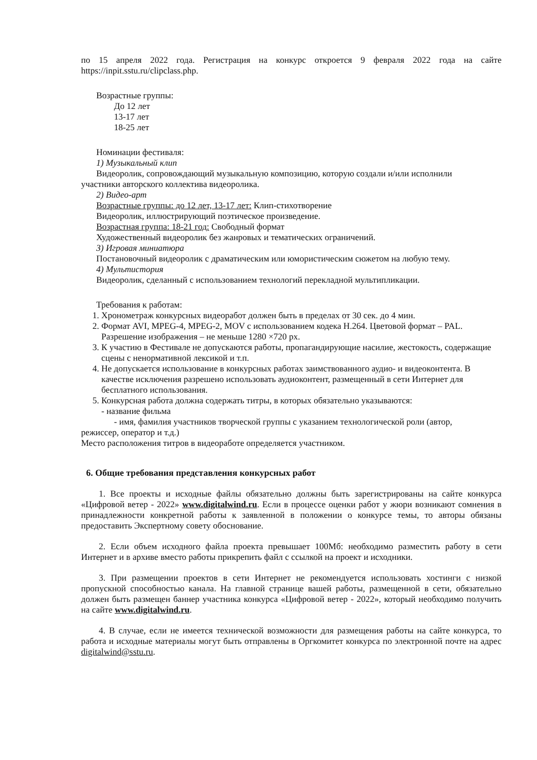по 15 апреля 2022 года. Регистрация на конкурс откроется 9 февраля 2022 года на сайте https://inpit.sstu.ru/clipclass.php.
Возрастные группы:
До 12 лет
13-17 лет
18-25 лет
Номинации фестиваля:
1) Музыкальный клип
Видеоролик, сопровождающий музыкальную композицию, которую создали и/или исполнили
участники авторского коллектива видеоролика.
2) Видео-арт
Возрастные группы: до 12 лет, 13-17 лет: Клип-стихотворение
Видеоролик, иллюстрирующий поэтическое произведение.
Возрастная группа: 18-21 год: Свободный формат
Художественный видеоролик без жанровых и тематических ограничений.
3) Игровая миниатюра
Постановочный видеоролик с драматическим или юмористическим сюжетом на любую тему.
4) Мультистория
Видеоролик, сделанный с использованием технологий перекладной мультипликации.
Требования к работам:
1. Хронометраж конкурсных видеоработ должен быть в пределах от 30 сек. до 4 мин.
2. Формат AVI, MPEG-4, MPEG-2, MOV с использованием кодека H.264. Цветовой формат – PAL. Разрешение изображения – не меньше 1280 ×720 px.
3. К участию в Фестивале не допускаются работы, пропагандирующие насилие, жестокость, содержащие сцены с ненормативной лексикой и т.п.
4. Не допускается использование в конкурсных работах заимствованного аудио- и видеоконтента. В качестве исключения разрешено использовать аудиоконтент, размещенный в сети Интернет для бесплатного использования.
5. Конкурсная работа должна содержать титры, в которых обязательно указываются:
- название фильма
- имя, фамилия участников творческой группы с указанием технологической роли (автор,
режиссер, оператор и т.д.)
Место расположения титров в видеоработе определяется участником.
6. Общие требования представления конкурсных работ
1. Все проекты и исходные файлы обязательно должны быть зарегистрированы на сайте конкурса «Цифровой ветер - 2022» www.digitalwind.ru. Если в процессе оценки работ у жюри возникают сомнения в принадлежности конкретной работы к заявленной в положении о конкурсе темы, то авторы обязаны предоставить Экспертному совету обоснование.
2. Если объем исходного файла проекта превышает 100Мб: необходимо разместить работу в сети Интернет и в архиве вместо работы прикрепить файл с ссылкой на проект и исходники.
3. При размещении проектов в сети Интернет не рекомендуется использовать хостинги с низкой пропускной способностью канала. На главной странице вашей работы, размещенной в сети, обязательно должен быть размещен баннер участника конкурса «Цифровой ветер - 2022», который необходимо получить на сайте www.digitalwind.ru.
4. В случае, если не имеется технической возможности для размещения работы на сайте конкурса, то работа и исходные материалы могут быть отправлены в Оргкомитет конкурса по электронной почте на адрес digitalwind@sstu.ru.